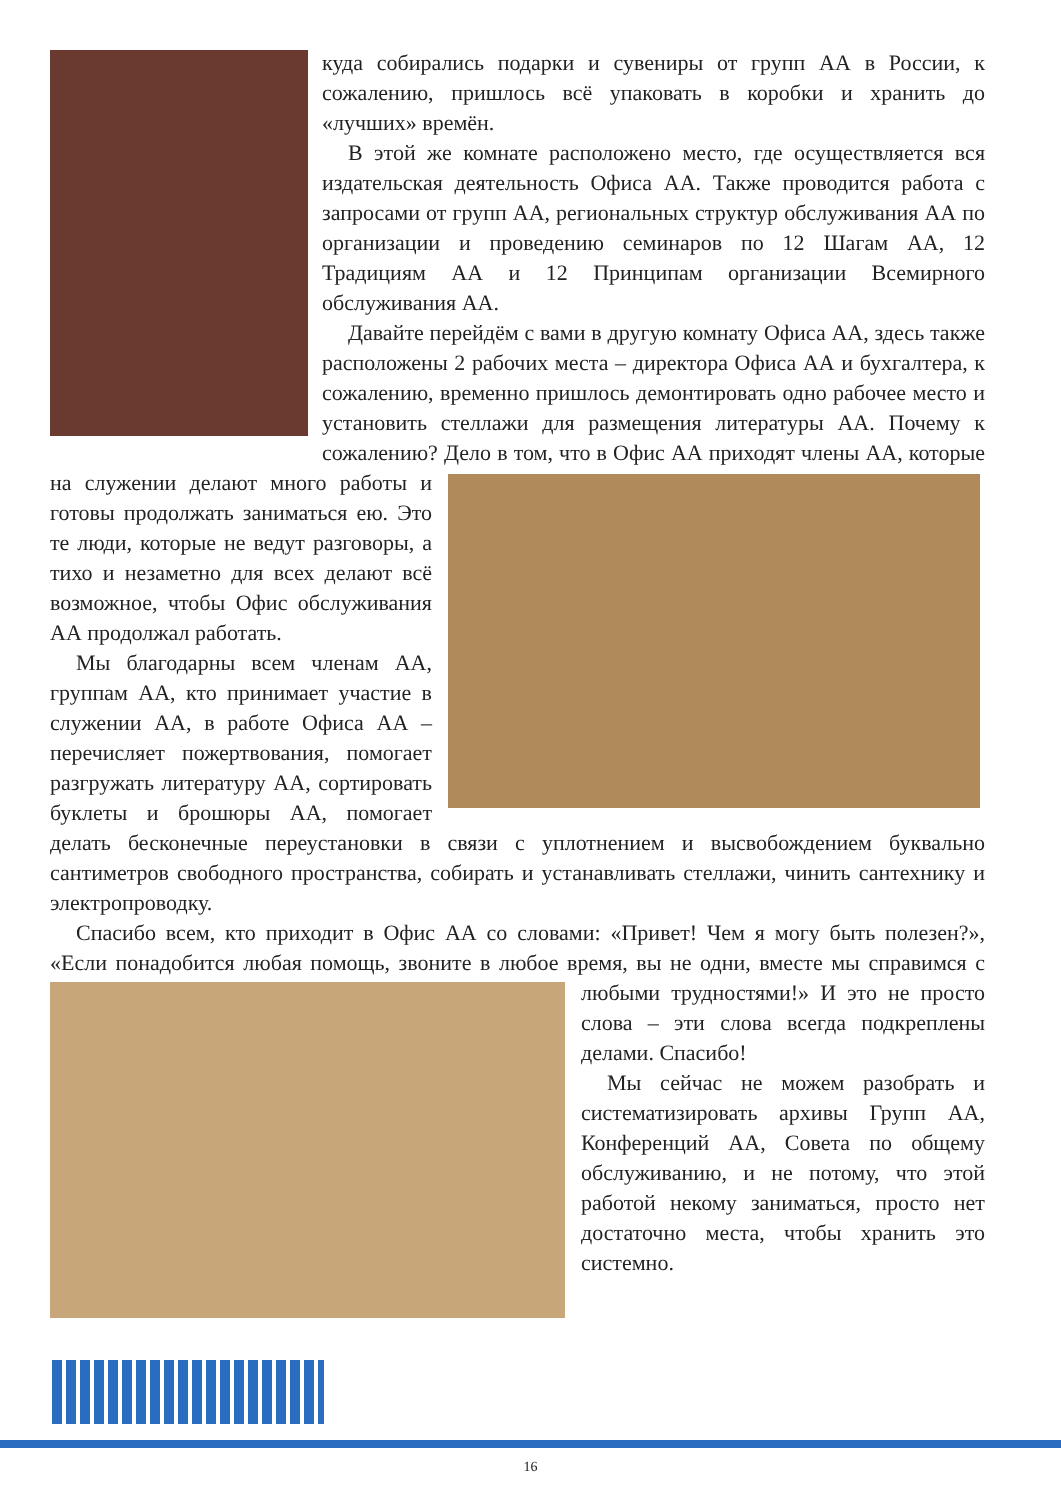куда собирались подарки и сувениры от групп АА в России, к сожалению, пришлось всё упаковать в коробки и хранить до «лучших» времён.
В этой же комнате расположено место, где осуществляется вся издательская деятельность Офиса АА. Также проводится работа с запросами от групп АА, региональных структур обслуживания АА по организации и проведению семинаров по 12 Шагам АА, 12 Традициям АА и 12 Принципам организации Всемирного обслуживания АА.
Давайте перейдём с вами в другую комнату Офиса АА, здесь также расположены 2 рабочих места – директора Офиса АА и бухгалтера, к сожалению, временно пришлось демонтировать одно рабочее место и установить стеллажи для размещения литературы АА. Почему к сожалению? Дело в том, что в Офис АА приходят члены АА, которые на служении делают много работы и готовы продолжать заниматься ею. Это те люди, которые не ведут разговоры, а тихо и незаметно для всех делают всё возможное, чтобы Офис обслуживания АА продолжал работать.
Мы благодарны всем членам АА, группам АА, кто принимает участие в служении АА, в работе Офиса АА – перечисляет пожертвования, помогает разгружать литературу АА, сортировать буклеты и брошюры АА, помогает делать бесконечные переустановки в связи с уплотнением и высвобождением буквально сантиметров свободного пространства, собирать и устанавливать стеллажи, чинить сантехнику и электропроводку.
Спасибо всем, кто приходит в Офис АА со словами: «Привет! Чем я могу быть полезен?», «Если понадобится любая помощь, звоните в любое время, вы не одни, вместе мы справимся с любыми трудностями!» И это не просто слова – эти слова всегда подкреплены делами. Спасибо!
Мы сейчас не можем разобрать и систематизировать архивы Групп АА, Конференций АА, Совета по общему обслуживанию, и не потому, что этой работой некому заниматься, просто нет достаточно места, чтобы хранить это системно.
16